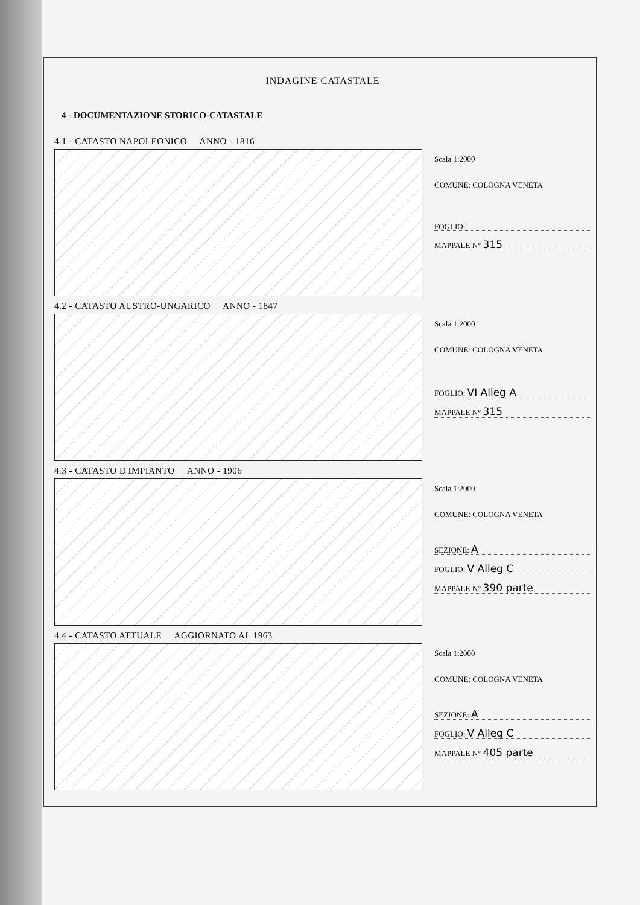INDAGINE CATASTALE
4 - DOCUMENTAZIONE STORICO-CATASTALE
4.1 - CATASTO NAPOLEONICO ANNO - 1816
Scala 1:2000
COMUNE: COLOGNA VENETA
FOGLIO:
MAPPALE N° 315
4.2 - CATASTO AUSTRO-UNGARICO ANNO - 1847
Scala 1:2000
COMUNE: COLOGNA VENETA
FOGLIO: VI Alleg A
MAPPALE N° 315
4.3 - CATASTO D'IMPIANTO ANNO - 1906
Scala 1:2000
COMUNE: COLOGNA VENETA
SEZIONE: A
FOGLIO: V Alleg C
MAPPALE N° 390 parte
4.4 - CATASTO ATTUALE AGGIORNATO AL 1963
Scala 1:2000
COMUNE: COLOGNA VENETA
SEZIONE: A
FOGLIO: V Alleg C
MAPPALE N° 405 parte